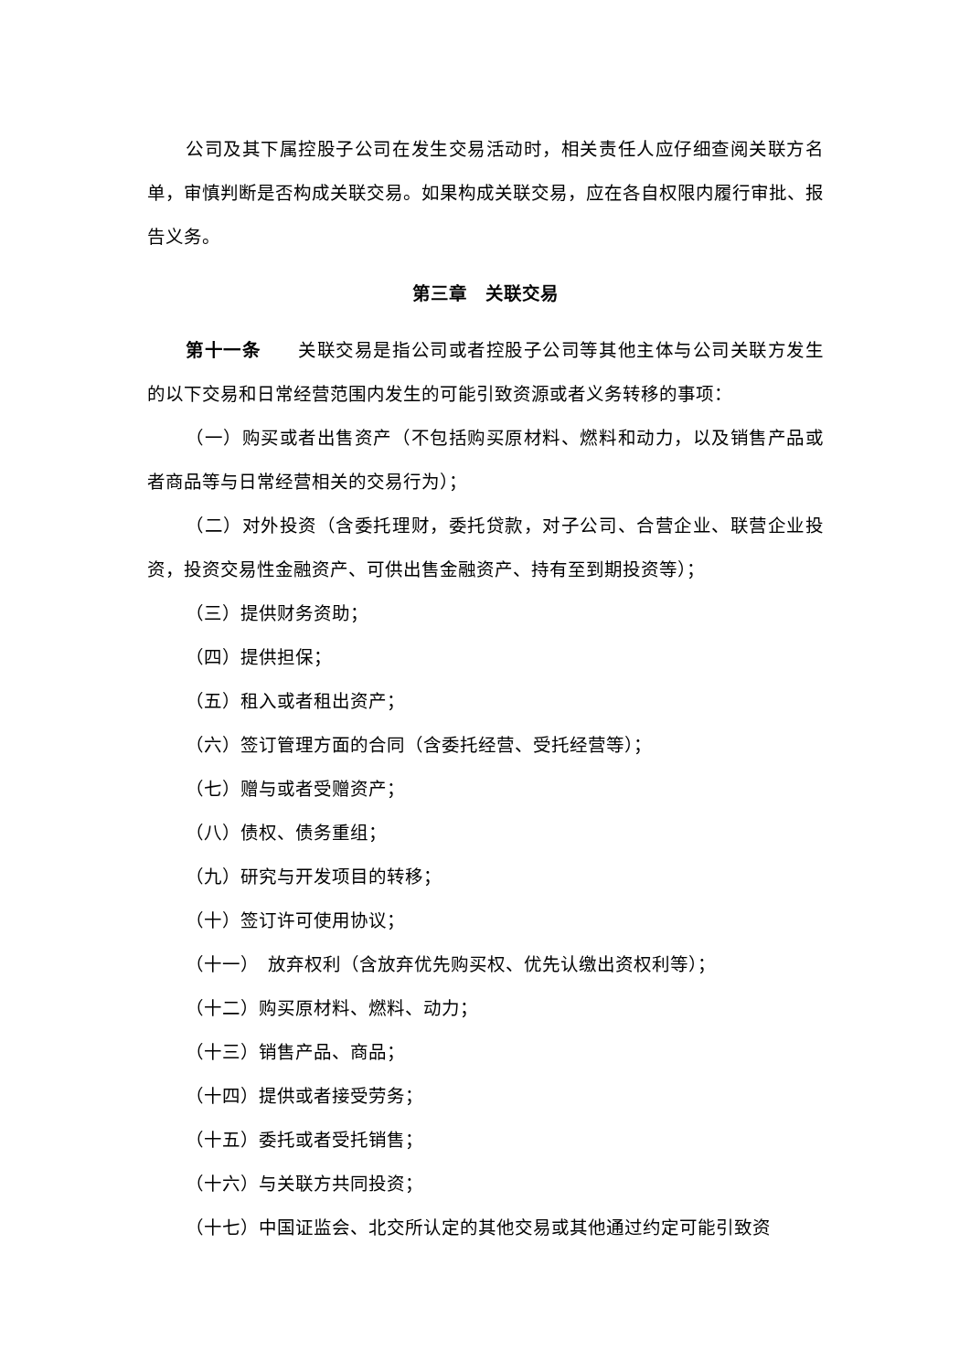公司及其下属控股子公司在发生交易活动时，相关责任人应仔细查阅关联方名单，审慎判断是否构成关联交易。如果构成关联交易，应在各自权限内履行审批、报告义务。
第三章　关联交易
第十一条　　关联交易是指公司或者控股子公司等其他主体与公司关联方发生的以下交易和日常经营范围内发生的可能引致资源或者义务转移的事项：
（一）购买或者出售资产（不包括购买原材料、燃料和动力，以及销售产品或者商品等与日常经营相关的交易行为）；
（二）对外投资（含委托理财，委托贷款，对子公司、合营企业、联营企业投资，投资交易性金融资产、可供出售金融资产、持有至到期投资等）；
（三）提供财务资助；
（四）提供担保；
（五）租入或者租出资产；
（六）签订管理方面的合同（含委托经营、受托经营等）；
（七）赠与或者受赠资产；
（八）债权、债务重组；
（九）研究与开发项目的转移；
（十）签订许可使用协议；
（十一）　放弃权利（含放弃优先购买权、优先认缴出资权利等）；
（十二）购买原材料、燃料、动力；
（十三）销售产品、商品；
（十四）提供或者接受劳务；
（十五）委托或者受托销售；
（十六）与关联方共同投资；
（十七）中国证监会、北交所认定的其他交易或其他通过约定可能引致资